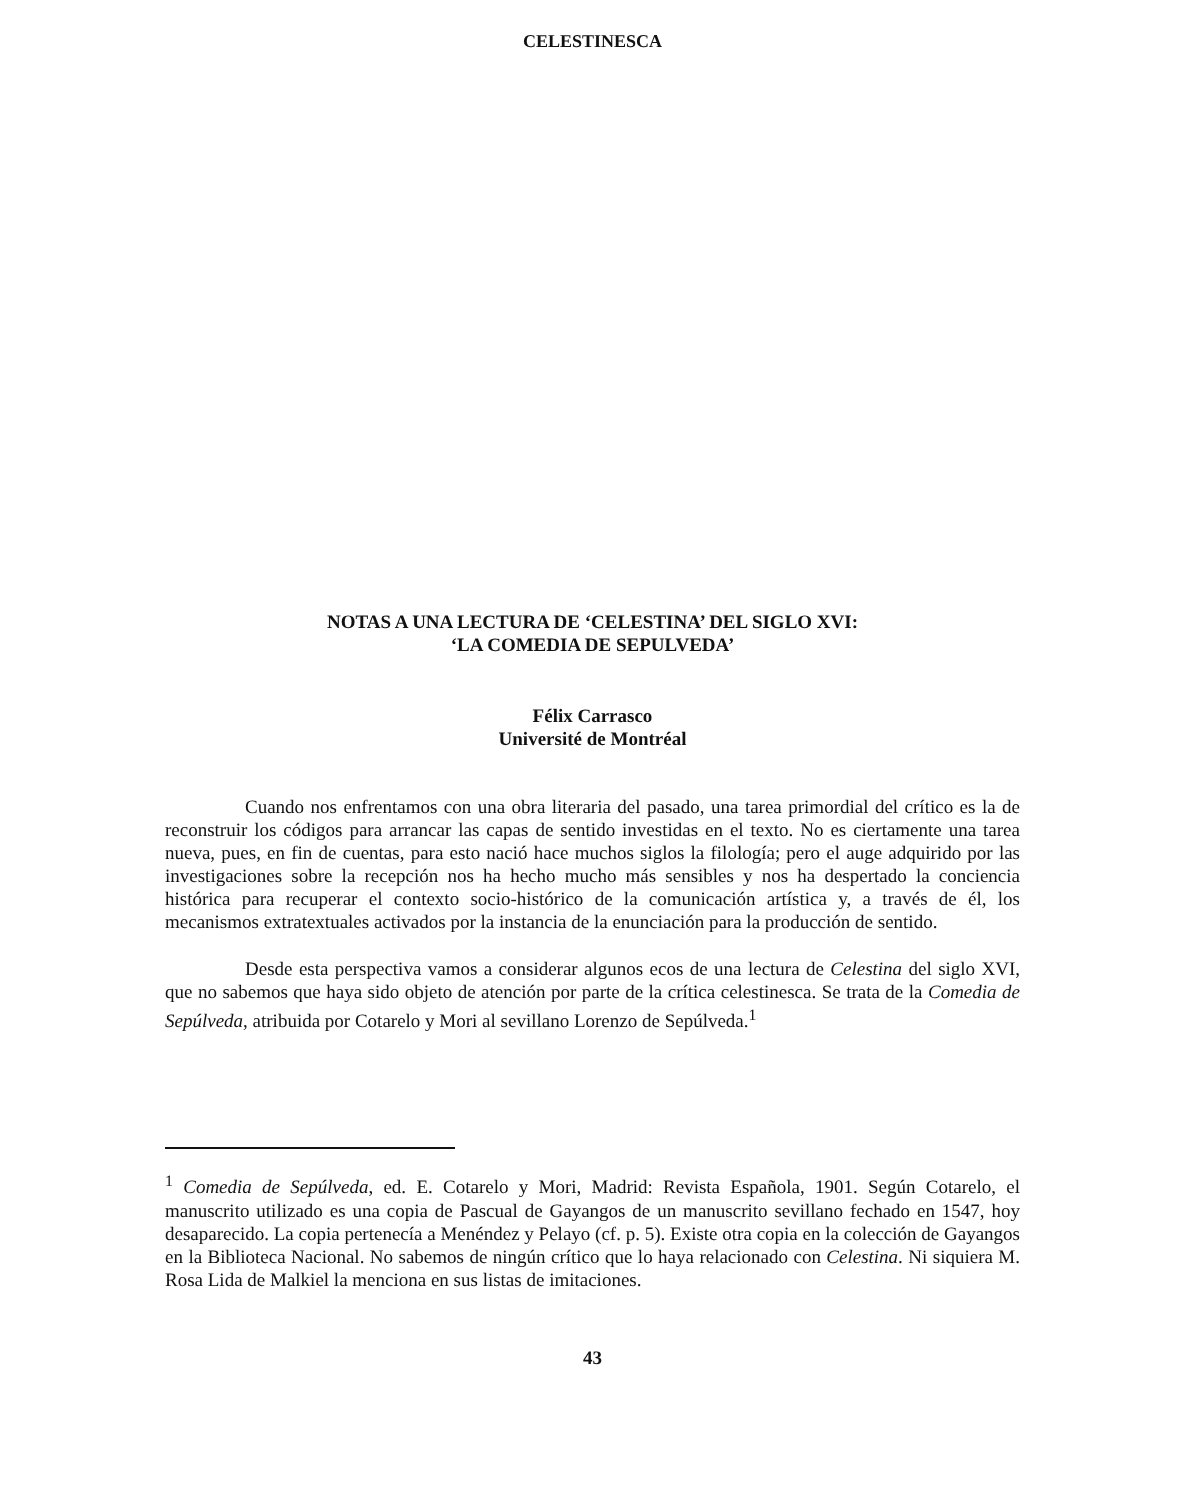CELESTINESCA
NOTAS A UNA LECTURA DE ‘CELESTINA’ DEL SIGLO XVI:
‘LA COMEDIA DE SEPULVEDA’
Félix Carrasco
Université de Montréal
Cuando nos enfrentamos con una obra literaria del pasado, una tarea primordial del crítico es la de reconstruir los códigos para arrancar las capas de sentido investidas en el texto. No es ciertamente una tarea nueva, pues, en fin de cuentas, para esto nació hace muchos siglos la filología; pero el auge adquirido por las investigaciones sobre la recepción nos ha hecho mucho más sensibles y nos ha despertado la conciencia histórica para recuperar el contexto socio-histórico de la comunicación artística y, a través de él, los mecanismos extratextuales activados por la instancia de la enunciación para la producción de sentido.
Desde esta perspectiva vamos a considerar algunos ecos de una lectura de Celestina del siglo XVI, que no sabemos que haya sido objeto de atención por parte de la crítica celestinesca. Se trata de la Comedia de Sepúlveda, atribuida por Cotarelo y Mori al sevillano Lorenzo de Sepúlveda.<sup>1</sup>
<sup>1</sup> Comedia de Sepúlveda, ed. E. Cotarelo y Mori, Madrid: Revista Española, 1901. Según Cotarelo, el manuscrito utilizado es una copia de Pascual de Gayangos de un manuscrito sevillano fechado en 1547, hoy desaparecido. La copia pertenecía a Menéndez y Pelayo (cf. p. 5). Existe otra copia en la colección de Gayangos en la Biblioteca Nacional. No sabemos de ningún crítico que lo haya relacionado con Celestina. Ni siquiera M. Rosa Lida de Malkiel la menciona en sus listas de imitaciones.
43